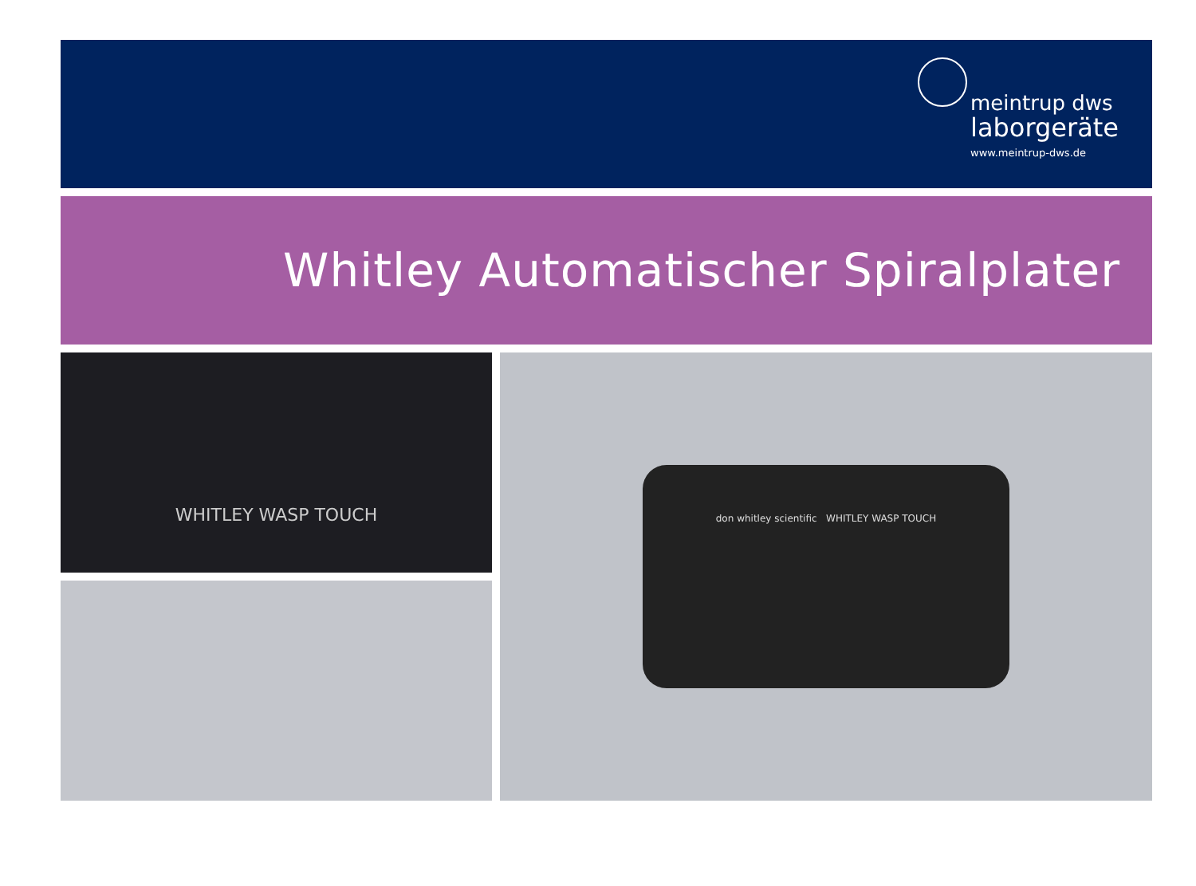meintrup dws
laborgeräte
www.meintrup-dws.de
Whitley Automatischer Spiralplater
WHITLEY WASP TOUCH
don whitley scientific WHITLEY WASP TOUCH